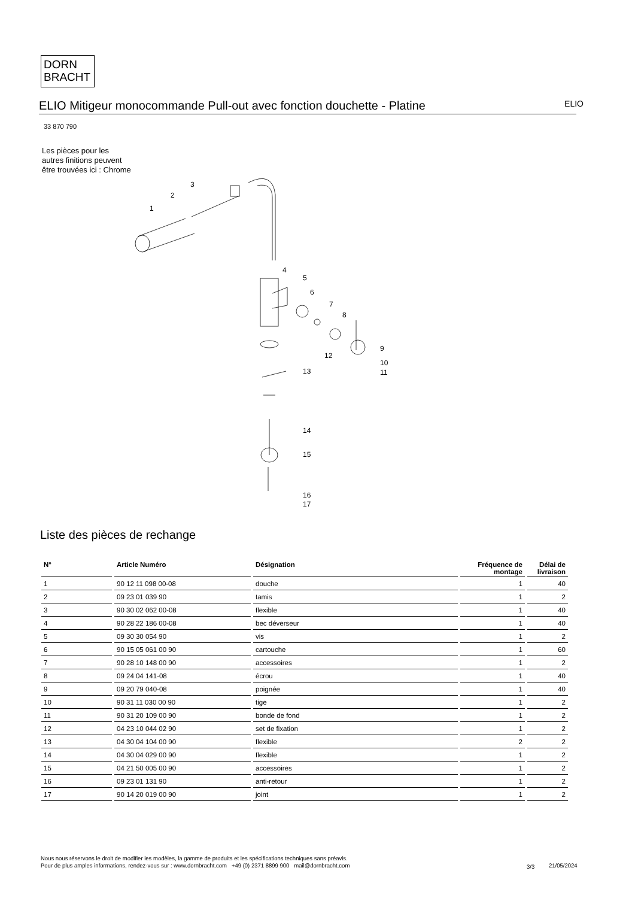DORN
BRACHT
ELIO Mitigeur monocommande Pull-out avec fonction douchette - Platine
ELIO
33 870 790
Les pièces pour les autres finitions peuvent être trouvées ici : Chrome
1
2
3
4
5
6
7
8
9
10
11
12
13
14
15
16
17
Liste des pièces de rechange
| N° | Article Numéro | Désignation | Fréquence de montage | Délai de livraison |
| --- | --- | --- | --- | --- |
| 1 | 90 12 11 098 00-08 | douche | 1 | 40 |
| 2 | 09 23 01 039 90 | tamis | 1 | 2 |
| 3 | 90 30 02 062 00-08 | flexible | 1 | 40 |
| 4 | 90 28 22 186 00-08 | bec déverseur | 1 | 40 |
| 5 | 09 30 30 054 90 | vis | 1 | 2 |
| 6 | 90 15 05 061 00 90 | cartouche | 1 | 60 |
| 7 | 90 28 10 148 00 90 | accessoires | 1 | 2 |
| 8 | 09 24 04 141-08 | écrou | 1 | 40 |
| 9 | 09 20 79 040-08 | poignée | 1 | 40 |
| 10 | 90 31 11 030 00 90 | tige | 1 | 2 |
| 11 | 90 31 20 109 00 90 | bonde de fond | 1 | 2 |
| 12 | 04 23 10 044 02 90 | set de fixation | 1 | 2 |
| 13 | 04 30 04 104 00 90 | flexible | 2 | 2 |
| 14 | 04 30 04 029 00 90 | flexible | 1 | 2 |
| 15 | 04 21 50 005 00 90 | accessoires | 1 | 2 |
| 16 | 09 23 01 131 90 | anti-retour | 1 | 2 |
| 17 | 90 14 20 019 00 90 | joint | 1 | 2 |
Nous nous réservons le droit de modifier les modèles, la gamme de produits et les spécifications techniques sans préavis.
Pour de plus amples informations, rendez-vous sur : www.dornbracht.com +49 (0) 2371 8899 900 mail@dornbracht.com
3/3 21/05/2024